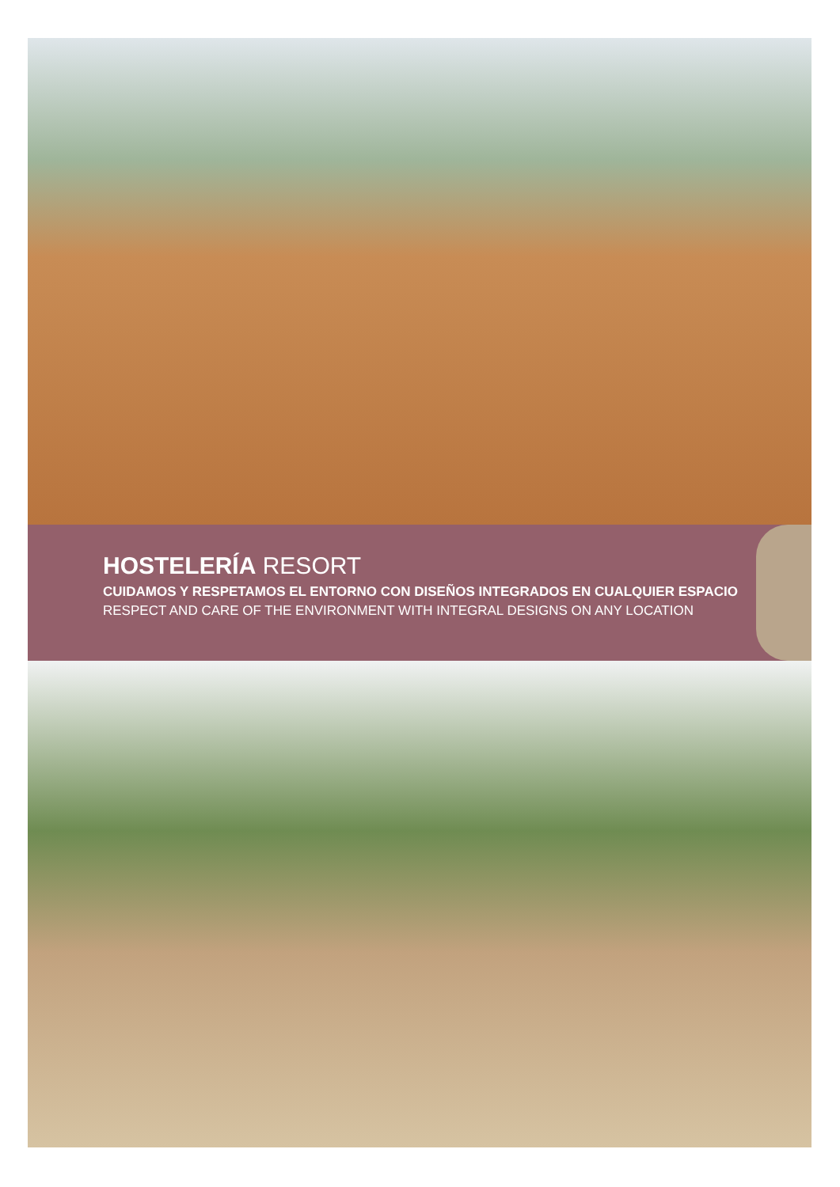HOSTELERÍA RESORT
CUIDAMOS Y RESPETAMOS EL ENTORNO CON DISEÑOS INTEGRADOS EN CUALQUIER ESPACIO
RESPECT AND CARE OF THE ENVIRONMENT WITH INTEGRAL DESIGNS ON ANY LOCATION